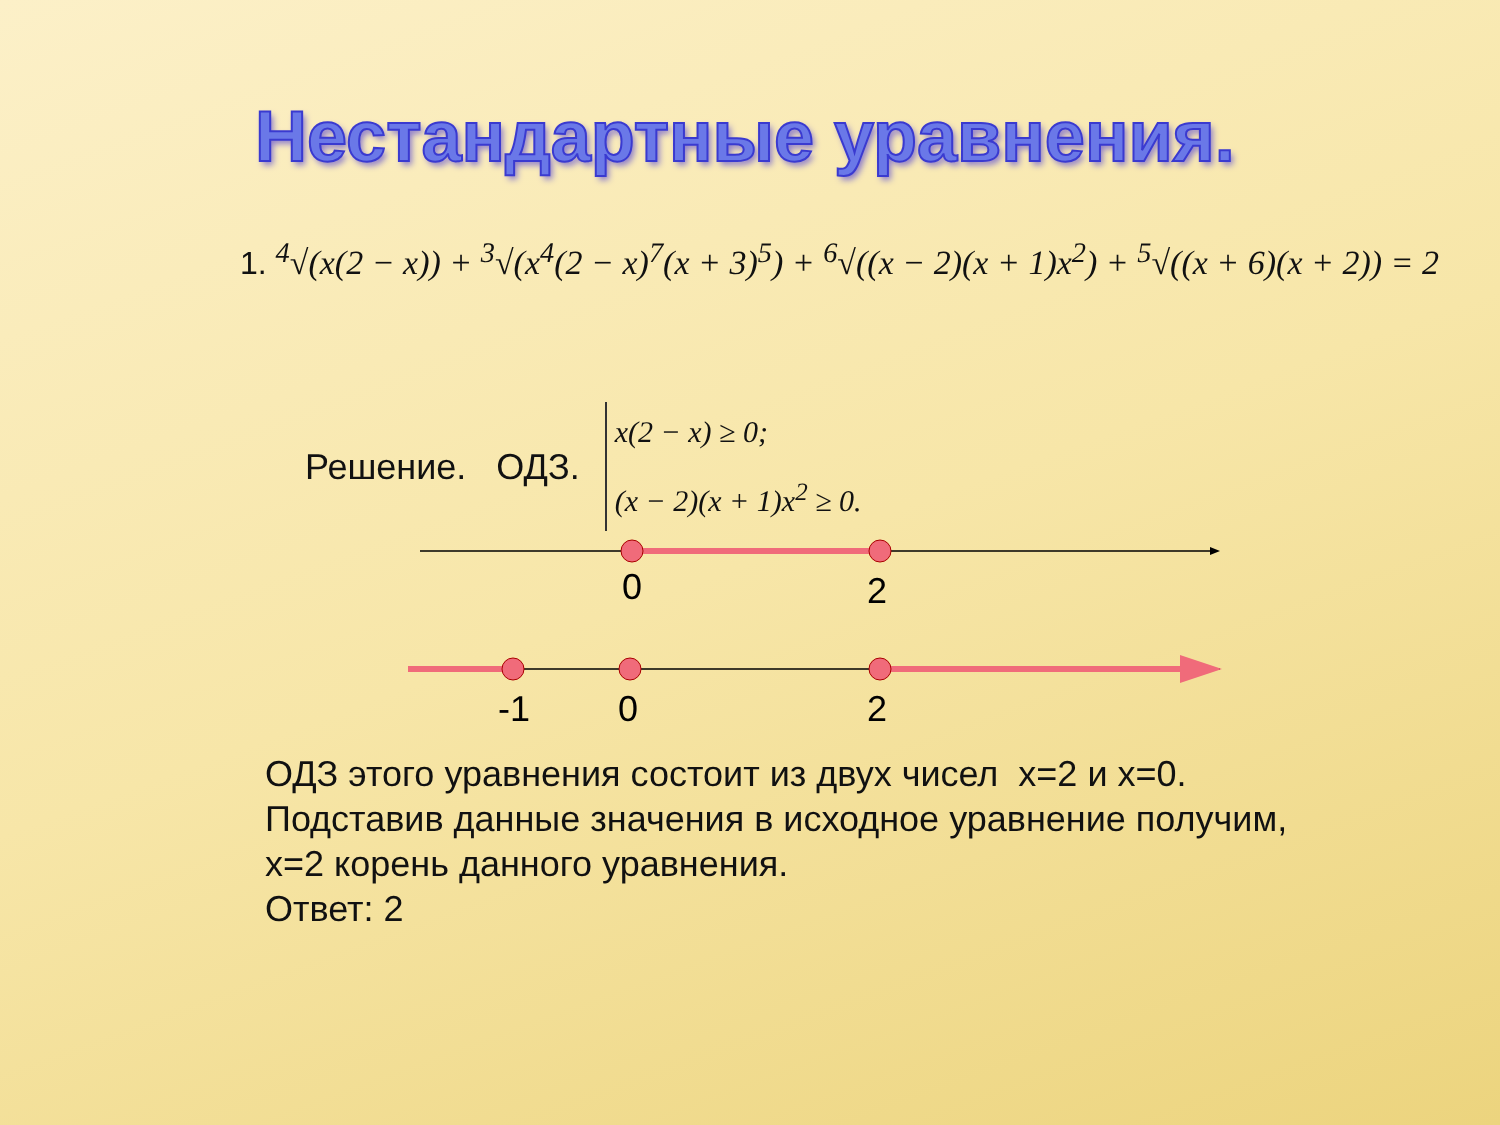Нестандартные уравнения.
1. <sup>4</sup>√(x(2 − x)) + <sup>3</sup>√(x<sup>4</sup>(2 − x)<sup>7</sup>(x + 3)<sup>5</sup>) + <sup>6</sup>√((x − 2)(x + 1)x<sup>2</sup>) + <sup>5</sup>√((x + 6)(x + 2)) = 2
Решение. ОДЗ.
x(2 − x) ≥ 0;
(x − 2)(x + 1)x<sup>2</sup> ≥ 0.
0
2
-1
0
2
ОДЗ этого уравнения состоит из двух чисел x=2 и x=0.
Подставив данные значения в исходное уравнение получим,
x=2 корень данного уравнения.
Ответ: 2